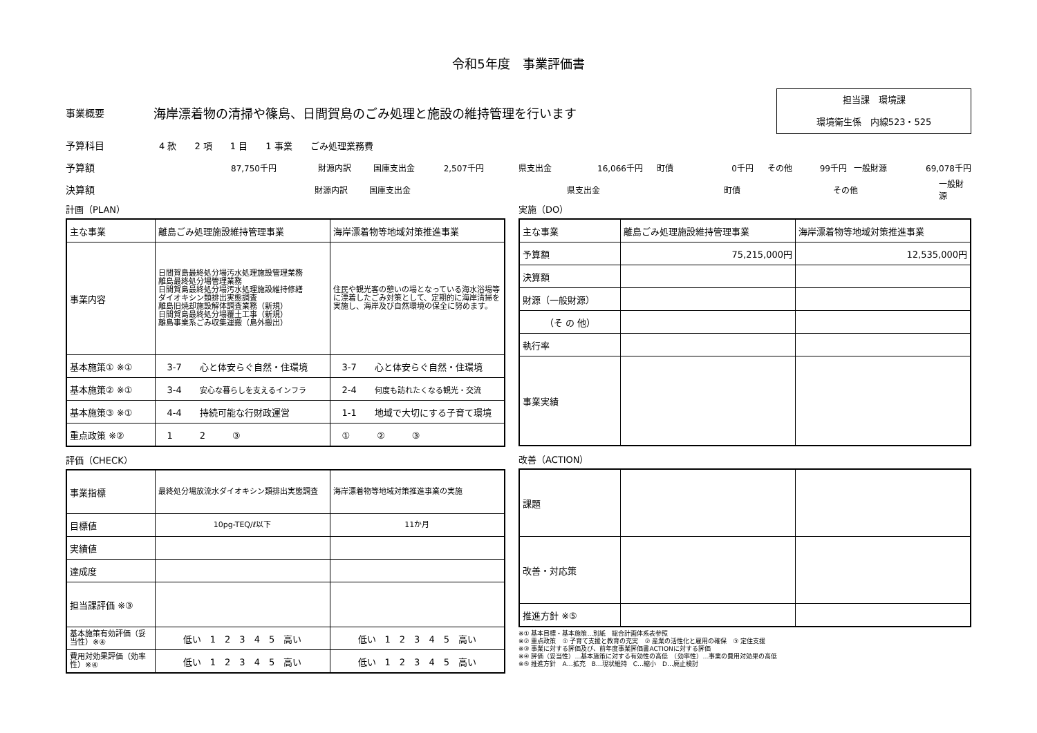令和5年度　事業評価書
事業概要 海岸漂着物の清掃や篠島、日間賀島のごみ処理と施設の維持管理を行います
担当課　環境課
環境衛生係　内線523・525
予算科目 4 款　　2 項　　1 目　　1 事業　　ごみ処理業務費
予算額 87,750千円 財源内訳 国庫支出金 2,507千円 県支出金 16,066千円 町債 0千円 その他 99千円 一般財源 69,078千円
決算額 財源内訳 国庫支出金 県支出金 町債 その他 一般財源
計画（PLAN）
| 主な事業 | 離島ごみ処理施設維持管理事業 | 海岸漂着物等地域対策推進事業 |
| 事業内容 | 日間賀島最終処分場汚水処理施設管理業務 離島最終処分場管理業務 日間賀島最終処分場汚水処理施設維持修繕 ダイオキシン類排出実態調査 離島旧焼却施設解体調査業務（新規） 日間賀島最終処分場覆土工事（新規） 離島事業系ごみ収集運搬（島外搬出） | 住民や観光客の憩いの場となっている海水浴場等に漂着したごみ対策として、定期的に海岸清掃を実施し、海岸及び自然環境の保全に努めます。 |
| 基本施策① ※① | 3-7 心と体安らぐ自然・住環境 | 3-7 心と体安らぐ自然・住環境 |
| 基本施策② ※① | 3-4 安心な暮らしを支えるインフラ | 2-4 何度も訪れたくなる観光・交流 |
| 基本施策③ ※① | 4-4 持続可能な行財政運営 | 1-1 地域で大切にする子育て環境 |
| 重点政策 ※② | 1 2 ③ | ① ② ③ |
評価（CHECK）
| 事業指標 | 最終処分場放流水ダイオキシン類排出実態調査 | 海岸漂着物等地域対策推進事業の実施 |
| 目標値 | 10pg-TEQ/ℓ以下 | 11か月 |
| 実績値 | | |
| 達成度 | | |
| 担当課評価 ※③ | | |
| 基本施策有効評価（妥当性）※④ | 低い 1 2 3 4 5 高い | 低い 1 2 3 4 5 高い |
| 費用対効果評価（効率性）※④ | 低い 1 2 3 4 5 高い | 低い 1 2 3 4 5 高い |
実施（DO）
| 主な事業 | 離島ごみ処理施設維持管理事業 | 海岸漂着物等地域対策推進事業 |
| 予算額 | 75,215,000円 | 12,535,000円 |
| 決算額 | | |
| 財源（一般財源） | | |
| （そ の 他） | | |
| 執行率 | | |
| 事業実績 | | |
改善（ACTION）
| 課題 | | |
| 改善・対応策 | | |
| 推進方針 ※⑤ | | |
※① 基本目標・基本施策…別紙　総合計画体系表参照
※② 重点政策　① 子育て支援と教育の充実　② 産業の活性化と雇用の確保　③ 定住支援
※③ 事業に対する評価及び、前年度事業評価書ACTIONに対する評価
※④ 評価（妥当性）…基本施策に対する有効性の高低　（効率性）…事業の費用対効果の高低
※⑤ 推進方針　A…拡充　B…現状維持　C…縮小　D…廃止検討